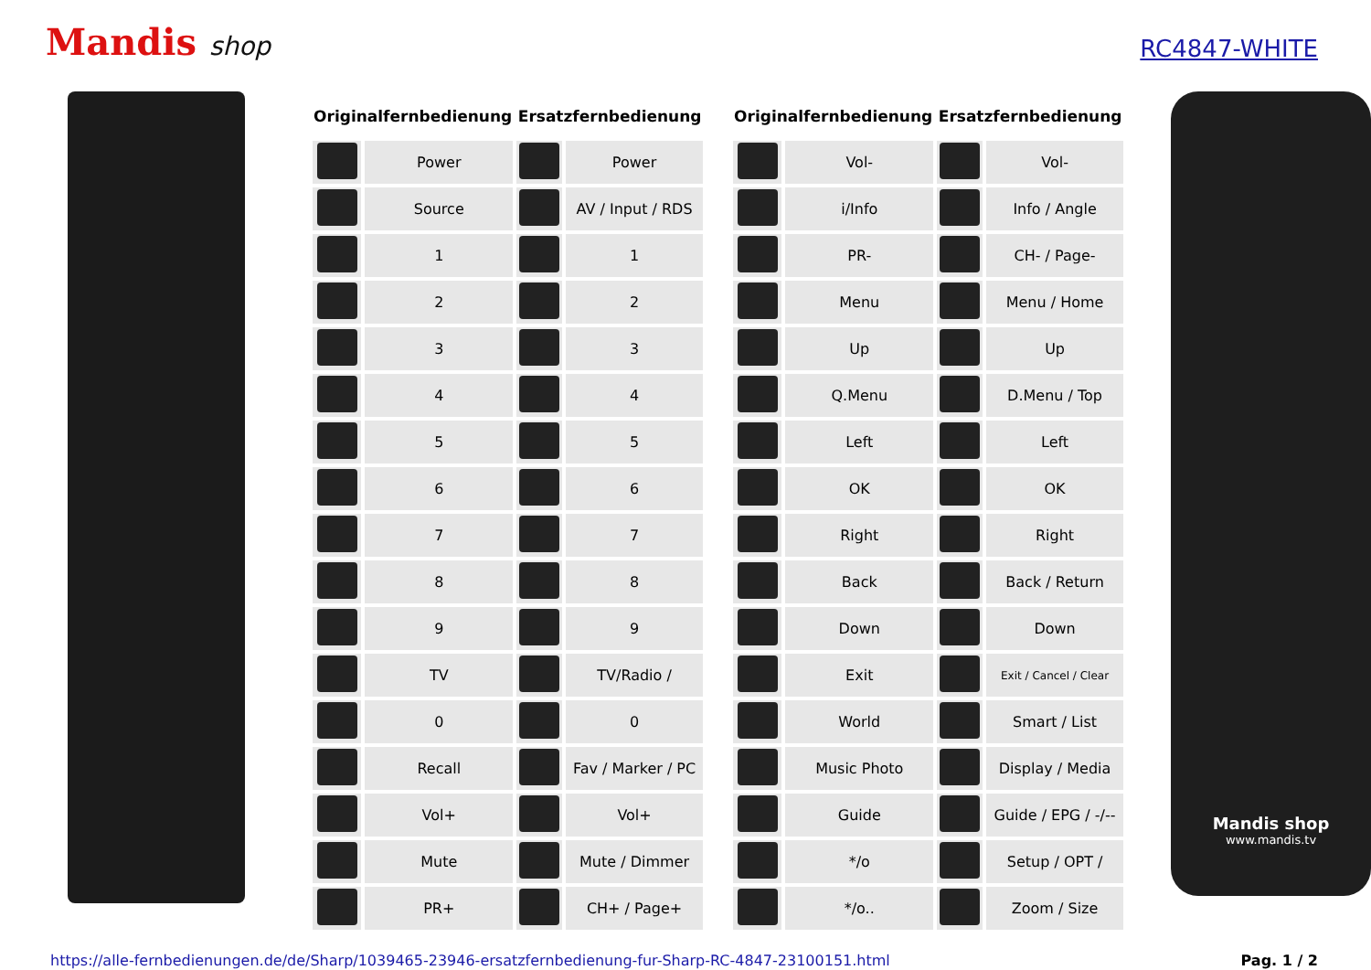Mandis shop
RC4847-WHITE
| Originalfernbedienung | | Ersatzfernbedienung | |
| --- | --- | --- | --- |
| | Power | | Power |
| | Source | | AV / Input / RDS |
| | 1 | | 1 |
| | 2 | | 2 |
| | 3 | | 3 |
| | 4 | | 4 |
| | 5 | | 5 |
| | 6 | | 6 |
| | 7 | | 7 |
| | 8 | | 8 |
| | 9 | | 9 |
| | TV | | TV/Radio / |
| | 0 | | 0 |
| | Recall | | Fav / Marker / PC |
| | Vol+ | | Vol+ |
| | Mute | | Mute / Dimmer |
| | PR+ | | CH+ / Page+ |
| Originalfernbedienung | | Ersatzfernbedienung | |
| --- | --- | --- | --- |
| | Vol- | | Vol- |
| | i/Info | | Info / Angle |
| | PR- | | CH- / Page- |
| | Menu | | Menu / Home |
| | Up | | Up |
| | Q.Menu | | D.Menu / Top |
| | Left | | Left |
| | OK | | OK |
| | Right | | Right |
| | Back | | Back / Return |
| | Down | | Down |
| | Exit | | Exit / Cancel / Clear |
| | World | | Smart / List |
| | Music Photo | | Display / Media |
| | Guide | | Guide / EPG / -/-- |
| | */o | | Setup / OPT / |
| | */o.. | | Zoom / Size |
Mandis shop
www.mandis.tv
https://alle-fernbedienungen.de/de/Sharp/1039465-23946-ersatzfernbedienung-fur-Sharp-RC-4847-23100151.html Pag. 1 / 2